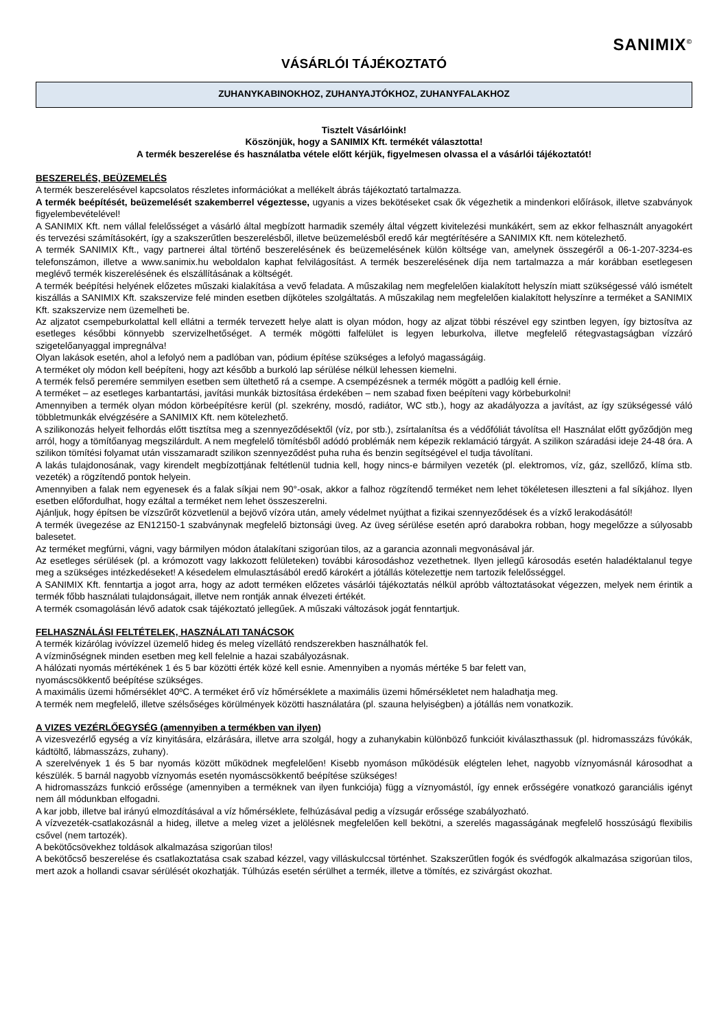SANIMIX<sup>©</sup>
VÁSÁRLÓI TÁJÉKOZTATÓ
ZUHANYKABINOKHOZ, ZUHANYAJTÓKHOZ, ZUHANYFALAKHOZ
Tisztelt Vásárlóink!
Köszönjük, hogy a SANIMIX Kft. termékét választotta!
A termék beszerelése és használatba vétele előtt kérjük, figyelmesen olvassa el a vásárlói tájékoztatót!
BESZERELÉS, BEÜZEMELÉS
A termék beszerelésével kapcsolatos részletes információkat a mellékelt ábrás tájékoztató tartalmazza.
A termék beépítését, beüzemelését szakemberrel végeztesse, ugyanis a vizes bekötéseket csak ők végezhetik a mindenkori előírások, illetve szabványok figyelembevételével!
A SANIMIX Kft. nem vállal felelősséget a vásárló által megbízott harmadik személy által végzett kivitelezési munkákért, sem az ekkor felhasznált anyagokért és tervezési számításokért, így a szakszerűtlen beszerelésből, illetve beüzemelésből eredő kár megtérítésére a SANIMIX Kft. nem kötelezhető.
A termék SANIMIX Kft., vagy partnerei által történő beszerelésének és beüzemelésének külön költsége van, amelynek összegéről a 06-1-207-3234-es telefonszámon, illetve a www.sanimix.hu weboldalon kaphat felvilágosítást. A termék beszerelésének díja nem tartalmazza a már korábban esetlegesen meglévő termék kiszerelésének és elszállításának a költségét.
A termék beépítési helyének előzetes műszaki kialakítása a vevő feladata. A műszakilag nem megfelelően kialakított helyszín miatt szükségessé váló ismételt kiszállás a SANIMIX Kft. szakszervize felé minden esetben díjköteles szolgáltatás. A műszakilag nem megfelelően kialakított helyszínre a terméket a SANIMIX Kft. szakszervize nem üzemelheti be.
Az aljzatot csempeburkolattal kell ellátni a termék tervezett helye alatt is olyan módon, hogy az aljzat többi részével egy szintben legyen, így biztosítva az esetleges későbbi könnyebb szervizelhetőséget. A termék mögötti falfelület is legyen leburkolva, illetve megfelelő rétegvastagságban vízzáró szigetelőanyaggal impregnálva!
Olyan lakások esetén, ahol a lefolyó nem a padlóban van, pódium építése szükséges a lefolyó magasságáig.
A terméket oly módon kell beépíteni, hogy azt később a burkoló lap sérülése nélkül lehessen kiemelni.
A termék felső peremére semmilyen esetben sem ültethető rá a csempe. A csempézésnek a termék mögött a padlóig kell érnie.
A terméket – az esetleges karbantartási, javítási munkák biztosítása érdekében – nem szabad fixen beépíteni vagy körbeburkolni!
Amennyiben a termék olyan módon körbeépítésre kerül (pl. szekrény, mosdó, radiátor, WC stb.), hogy az akadályozza a javítást, az így szükségessé váló többletmunkák elvégzésére a SANIMIX Kft. nem kötelezhető.
A szilikonozás helyeit felhordás előtt tisztítsa meg a szennyeződésektől (víz, por stb.), zsírtalanítsa és a védőfóliát távolítsa el! Használat előtt győződjön meg arról, hogy a tömítőanyag megszilárdult. A nem megfelelő tömítésből adódó problémák nem képezik reklamáció tárgyát. A szilikon száradási ideje 24-48 óra. A szilikon tömítési folyamat után visszamaradt szilikon szennyeződést puha ruha és benzin segítségével el tudja távolítani.
A lakás tulajdonosának, vagy kirendelt megbízottjának feltétlenül tudnia kell, hogy nincs-e bármilyen vezeték (pl. elektromos, víz, gáz, szellőző, klíma stb. vezeték) a rögzítendő pontok helyein.
Amennyiben a falak nem egyenesek és a falak síkjai nem 90°-osak, akkor a falhoz rögzítendő terméket nem lehet tökéletesen illeszteni a fal síkjához. Ilyen esetben előfordulhat, hogy ezáltal a terméket nem lehet összeszerelni.
Ajánljuk, hogy építsen be vízszűrőt közvetlenül a bejövő vízóra után, amely védelmet nyújthat a fizikai szennyeződések és a vízkő lerakodásától!
A termék üvegezése az EN12150-1 szabványnak megfelelő biztonsági üveg. Az üveg sérülése esetén apró darabokra robban, hogy megelőzze a súlyosabb balesetet.
Az terméket megfúrni, vágni, vagy bármilyen módon átalakítani szigorúan tilos, az a garancia azonnali megvonásával jár.
Az esetleges sérülések (pl. a krómozott vagy lakkozott felületeken) további károsodáshoz vezethetnek. Ilyen jellegű károsodás esetén haladéktalanul tegye meg a szükséges intézkedéseket! A késedelem elmulasztásából eredő károkért a jótállás kötelezettje nem tartozik felelősséggel.
A SANIMIX Kft. fenntartja a jogot arra, hogy az adott terméken előzetes vásárlói tájékoztatás nélkül apróbb változtatásokat végezzen, melyek nem érintik a termék főbb használati tulajdonságait, illetve nem rontják annak élvezeti értékét.
A termék csomagolásán lévő adatok csak tájékoztató jellegűek. A műszaki változások jogát fenntartjuk.
FELHASZNÁLÁSI FELTÉTELEK, HASZNÁLATI TANÁCSOK
A termék kizárólag ivóvízzel üzemelő hideg és meleg vízellátó rendszerekben használhatók fel.
A vízminőségnek minden esetben meg kell felelnie a hazai szabályozásnak.
A hálózati nyomás mértékének 1 és 5 bar közötti érték közé kell esnie. Amennyiben a nyomás mértéke 5 bar felett van,
nyomáscsökkentő beépítése szükséges.
A maximális üzemi hőmérséklet 40ºC. A terméket érő víz hőmérséklete a maximális üzemi hőmérsékletet nem haladhatja meg.
A termék nem megfelelő, illetve szélsőséges körülmények közötti használatára (pl. szauna helyiségben) a jótállás nem vonatkozik.
A VIZES VEZÉRLŐEGYSÉG (amennyiben a termékben van ilyen)
A vizesvezérlő egység a víz kinyitására, elzárására, illetve arra szolgál, hogy a zuhanykabin különböző funkcióit kiválaszthassuk (pl. hidromasszázs fúvókák, kádtöltő, lábmasszázs, zuhany).
A szerelvények 1 és 5 bar nyomás között működnek megfelelően! Kisebb nyomáson működésük elégtelen lehet, nagyobb víznyomásnál károsodhat a készülék. 5 barnál nagyobb víznyomás esetén nyomáscsökkentő beépítése szükséges!
A hidromasszázs funkció erőssége (amennyiben a terméknek van ilyen funkciója) függ a víznyomástól, így ennek erősségére vonatkozó garanciális igényt nem áll módunkban elfogadni.
A kar jobb, illetve bal irányú elmozdításával a víz hőmérséklete, felhúzásával pedig a vízsugár erőssége szabályozható.
A vízvezeték-csatlakozásnál a hideg, illetve a meleg vizet a jelölésnek megfelelően kell bekötni, a szerelés magasságának megfelelő hosszúságú flexibilis csővel (nem tartozék).
A bekötőcsövekhez toldások alkalmazása szigorúan tilos!
A bekötőcső beszerelése és csatlakoztatása csak szabad kézzel, vagy villáskulccsal történhet. Szakszerűtlen fogók és svédfogók alkalmazása szigorúan tilos, mert azok a hollandi csavar sérülését okozhatják. Túlhúzás esetén sérülhet a termék, illetve a tömítés, ez szivárgást okozhat.